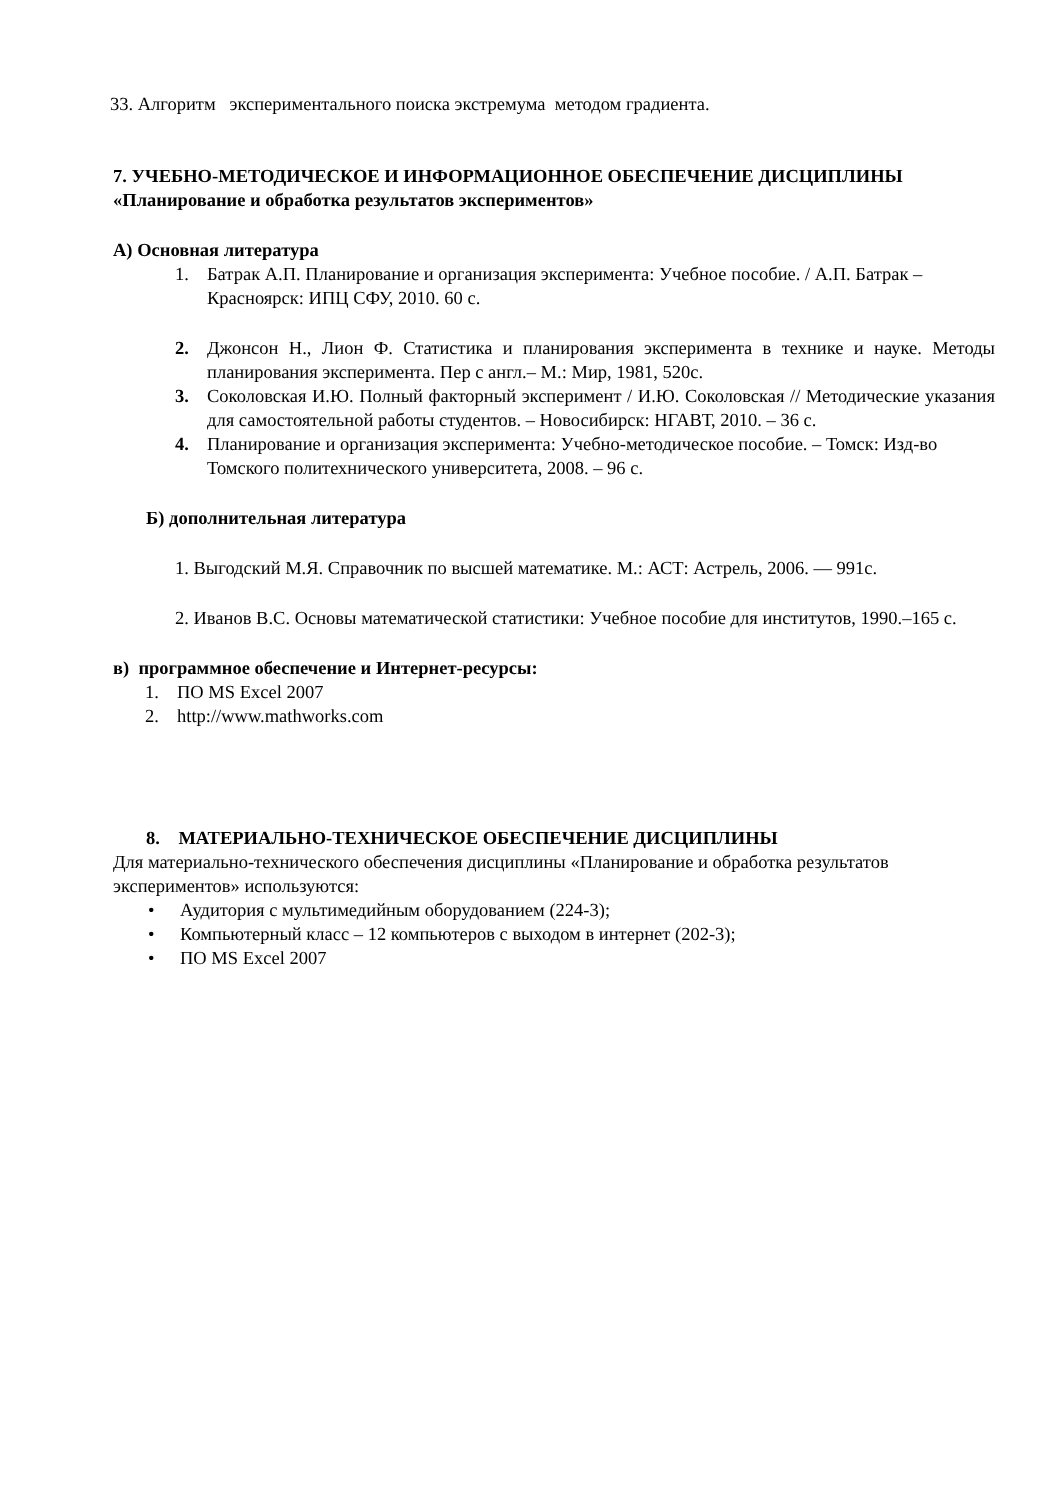33. Алгоритм экспериментального поиска экстремума методом градиента.
7. УЧЕБНО-МЕТОДИЧЕСКОЕ И ИНФОРМАЦИОННОЕ ОБЕСПЕЧЕНИЕ ДИСЦИПЛИНЫ «Планирование и обработка результатов экспериментов»
А) Основная литература
1. Батрак А.П. Планирование и организация эксперимента: Учебное пособие. / А.П. Батрак – Красноярск: ИПЦ СФУ, 2010. 60 с.
2. Джонсон Н., Лион Ф. Статистика и планирования эксперимента в технике и науке. Методы планирования эксперимента. Пер с англ.– М.: Мир, 1981, 520с.
3. Соколовская И.Ю. Полный факторный эксперимент / И.Ю. Соколовская // Методические указания для самостоятельной работы студентов. – Новосибирск: НГАВТ, 2010. – 36 с.
4. Планирование и организация эксперимента: Учебно-методическое пособие. – Томск: Изд-во Томского политехнического университета, 2008. – 96 с.
Б) дополнительная литература
1. Выгодский М.Я. Справочник по высшей математике. М.: АСТ: Астрель, 2006. — 991с.
2. Иванов В.С. Основы математической статистики: Учебное пособие для институтов, 1990.–165 с.
в) программное обеспечение и Интернет-ресурсы:
1. ПО MS Excel 2007
2. http://www.mathworks.com
8. МАТЕРИАЛЬНО-ТЕХНИЧЕСКОЕ ОБЕСПЕЧЕНИЕ ДИСЦИПЛИНЫ
Для материально-технического обеспечения дисциплины «Планирование и обработка результатов экспериментов» используются:
• Аудитория с мультимедийным оборудованием (224-3);
• Компьютерный класс – 12 компьютеров с выходом в интернет (202-3);
• ПО MS Excel 2007